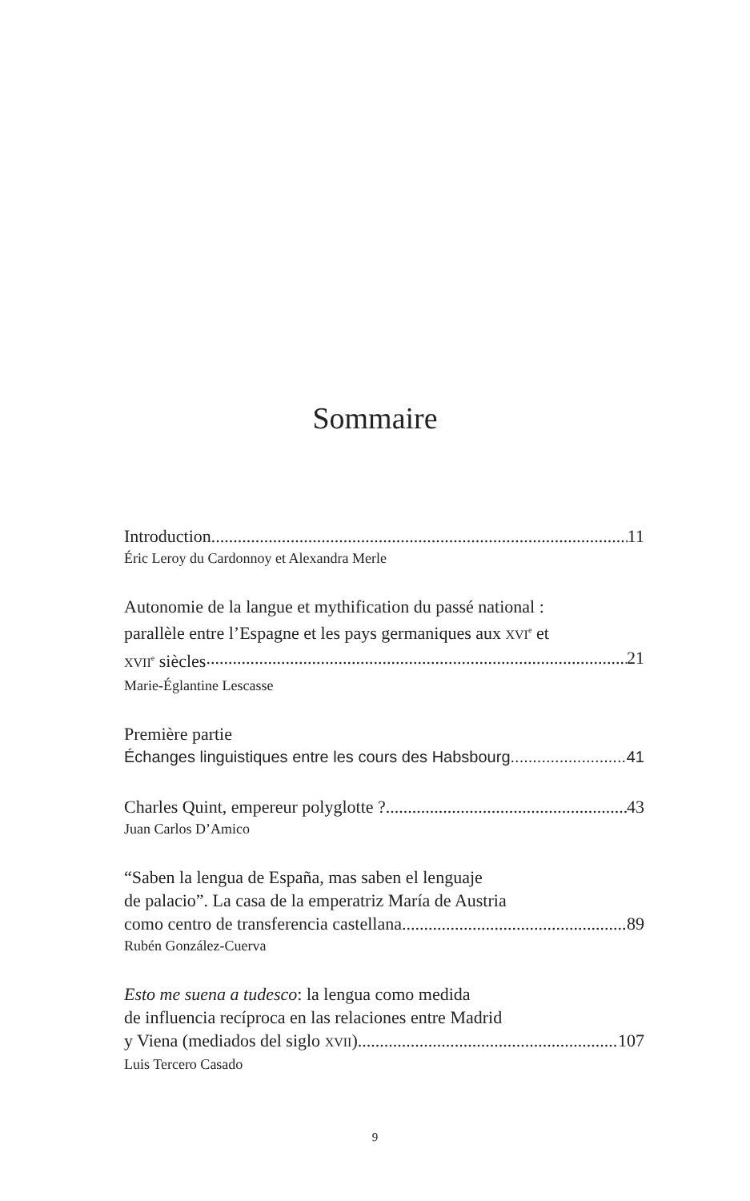Sommaire
Introduction 11
Éric Leroy du Cardonnoy et Alexandra Merle
Autonomie de la langue et mythification du passé national :
parallèle entre l’Espagne et les pays germaniques aux XVI<sup>e</sup> et
XVII<sup>e</sup> siècles 21
Marie-Églantine Lescasse
Première partie
Échanges linguistiques entre les cours des Habsbourg 41
Charles Quint, empereur polyglotte ? 43
Juan Carlos D’Amico
“Saben la lengua de España, mas saben el lenguaje
de palacio”. La casa de la emperatriz María de Austria
como centro de transferencia castellana 89
Rubén González-Cuerva
Esto me suena a tudesco: la lengua como medida
de influencia recíproca en las relaciones entre Madrid
y Viena (mediados del siglo XVII) 107
Luis Tercero Casado
9